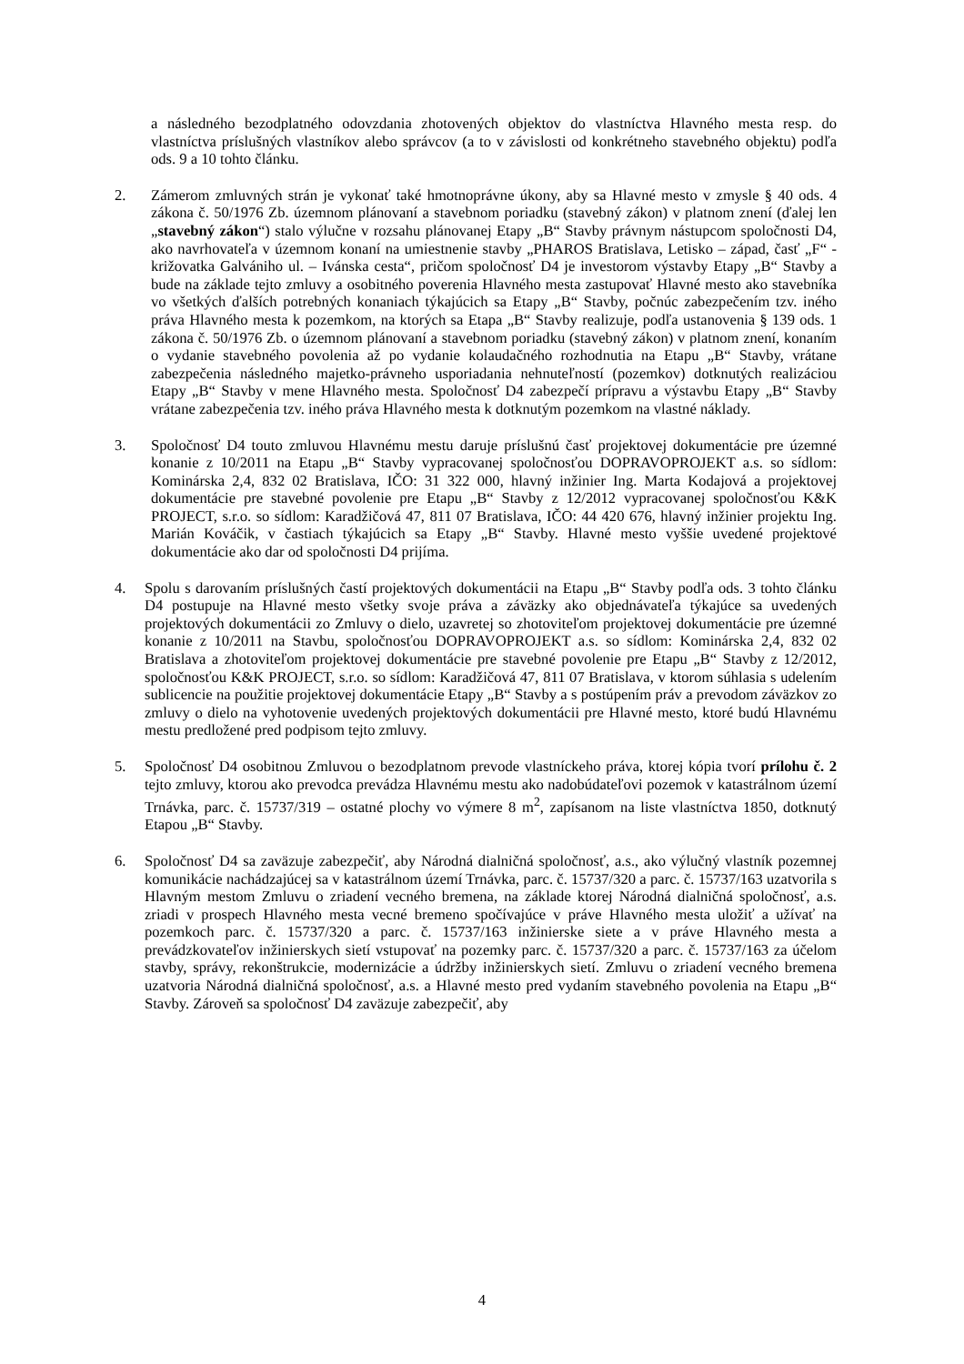a následného bezodplatného odovzdania zhotovených objektov do vlastníctva Hlavného mesta resp. do vlastníctva príslušných vlastníkov alebo správcov (a to v závislosti od konkrétneho stavebného objektu) podľa ods. 9 a 10 tohto článku.
2. Zámerom zmluvných strán je vykonať také hmotnoprávne úkony, aby sa Hlavné mesto v zmysle § 40 ods. 4 zákona č. 50/1976 Zb. územnom plánovaní a stavebnom poriadku (stavebný zákon) v platnom znení (ďalej len „stavebný zákon“) stalo výlučne v rozsahu plánovanej Etapy „B“ Stavby právnym nástupcom spoločnosti D4, ako navrhovateľa v územnom konaní na umiestnenie stavby „PHAROS Bratislava, Letisko – západ, časť „F“ - križovatka Galvániho ul. – Ivánska cesta“, pričom spoločnosť D4 je investorom výstavby Etapy „B“ Stavby a bude na základe tejto zmluvy a osobitného poverenia Hlavného mesta zastupovať Hlavné mesto ako stavebníka vo všetkých ďalších potrebných konaniach týkajúcich sa Etapy „B“ Stavby, počnúc zabezpečením tzv. iného práva Hlavného mesta k pozemkom, na ktorých sa Etapa „B“ Stavby realizuje, podľa ustanovenia § 139 ods. 1 zákona č. 50/1976 Zb. o územnom plánovaní a stavebnom poriadku (stavebný zákon) v platnom znení, konaním o vydanie stavebného povolenia až po vydanie kolaudačného rozhodnutia na Etapu „B“ Stavby, vrátane zabezpečenia následného majetko-právneho usporiadania nehnuteľností (pozemkov) dotknutých realizáciou Etapy „B“ Stavby v mene Hlavného mesta. Spoločnosť D4 zabezpečí prípravu a výstavbu Etapy „B“ Stavby vrátane zabezpečenia tzv. iného práva Hlavného mesta k dotknutým pozemkom na vlastné náklady.
3. Spoločnosť D4 touto zmluvou Hlavnému mestu daruje príslušnú časť projektovej dokumentácie pre územné konanie z 10/2011 na Etapu „B“ Stavby vypracovanej spoločnosťou DOPRAVOPROJEKT a.s. so sídlom: Kominárska 2,4, 832 02 Bratislava, IČO: 31 322 000, hlavný inžinier Ing. Marta Kodajová a projektovej dokumentácie pre stavebné povolenie pre Etapu „B“ Stavby z 12/2012 vypracovanej spoločnosťou K&K PROJECT, s.r.o. so sídlom: Karadžičová 47, 811 07 Bratislava, IČO: 44 420 676, hlavný inžinier projektu Ing. Marián Kováčik, v častiach týkajúcich sa Etapy „B“ Stavby. Hlavné mesto vyššie uvedené projektové dokumentácie ako dar od spoločnosti D4 prijíma.
4. Spolu s darovaním príslušných častí projektových dokumentácii na Etapu „B“ Stavby podľa ods. 3 tohto článku D4 postupuje na Hlavné mesto všetky svoje práva a záväzky ako objednávateľa týkajúce sa uvedených projektových dokumentácii zo Zmluvy o dielo, uzavretej so zhotoviteľom projektovej dokumentácie pre územné konanie z 10/2011 na Stavbu, spoločnosťou DOPRAVOPROJEKT a.s. so sídlom: Kominárska 2,4, 832 02 Bratislava a zhotoviteľom projektovej dokumentácie pre stavebné povolenie pre Etapu „B“ Stavby z 12/2012, spoločnosťou K&K PROJECT, s.r.o. so sídlom: Karadžičová 47, 811 07 Bratislava, v ktorom súhlasia s udelením sublicencie na použitie projektovej dokumentácie Etapy „B“ Stavby a s postúpením práv a prevodom záväzkov zo zmluvy o dielo na vyhotovenie uvedených projektových dokumentácii pre Hlavné mesto, ktoré budú Hlavnému mestu predložené pred podpisom tejto zmluvy.
5. Spoločnosť D4 osobitnou Zmluvou o bezodplatnom prevode vlastníckeho práva, ktorej kópia tvorí prílohu č. 2 tejto zmluvy, ktorou ako prevodca prevádza Hlavnému mestu ako nadobúdateľovi pozemok v katastrálnom území Trnávka, parc. č. 15737/319 – ostatné plochy vo výmere 8 m<sup>2</sup>, zapísanom na liste vlastníctva 1850, dotknutý Etapou „B“ Stavby.
6. Spoločnosť D4 sa zaväzuje zabezpečiť, aby Národná dialničná spoločnosť, a.s., ako výlučný vlastník pozemnej komunikácie nachádzajúcej sa v katastrálnom území Trnávka, parc. č. 15737/320 a parc. č. 15737/163 uzatvorila s Hlavným mestom Zmluvu o zriadení vecného bremena, na základe ktorej Národná dialničná spoločnosť, a.s. zriadi v prospech Hlavného mesta vecné bremeno spočívajúce v práve Hlavného mesta uložiť a užívať na pozemkoch parc. č. 15737/320 a parc. č. 15737/163 inžinierske siete a v práve Hlavného mesta a prevádzkovateľov inžinierskych sietí vstupovať na pozemky parc. č. 15737/320 a parc. č. 15737/163 za účelom stavby, správy, rekonštrukcie, modernizácie a údržby inžinierskych sietí. Zmluvu o zriadení vecného bremena uzatvoria Národná dialničná spoločnosť, a.s. a Hlavné mesto pred vydaním stavebného povolenia na Etapu „B“ Stavby. Zároveň sa spoločnosť D4 zaväzuje zabezpečiť, aby
4